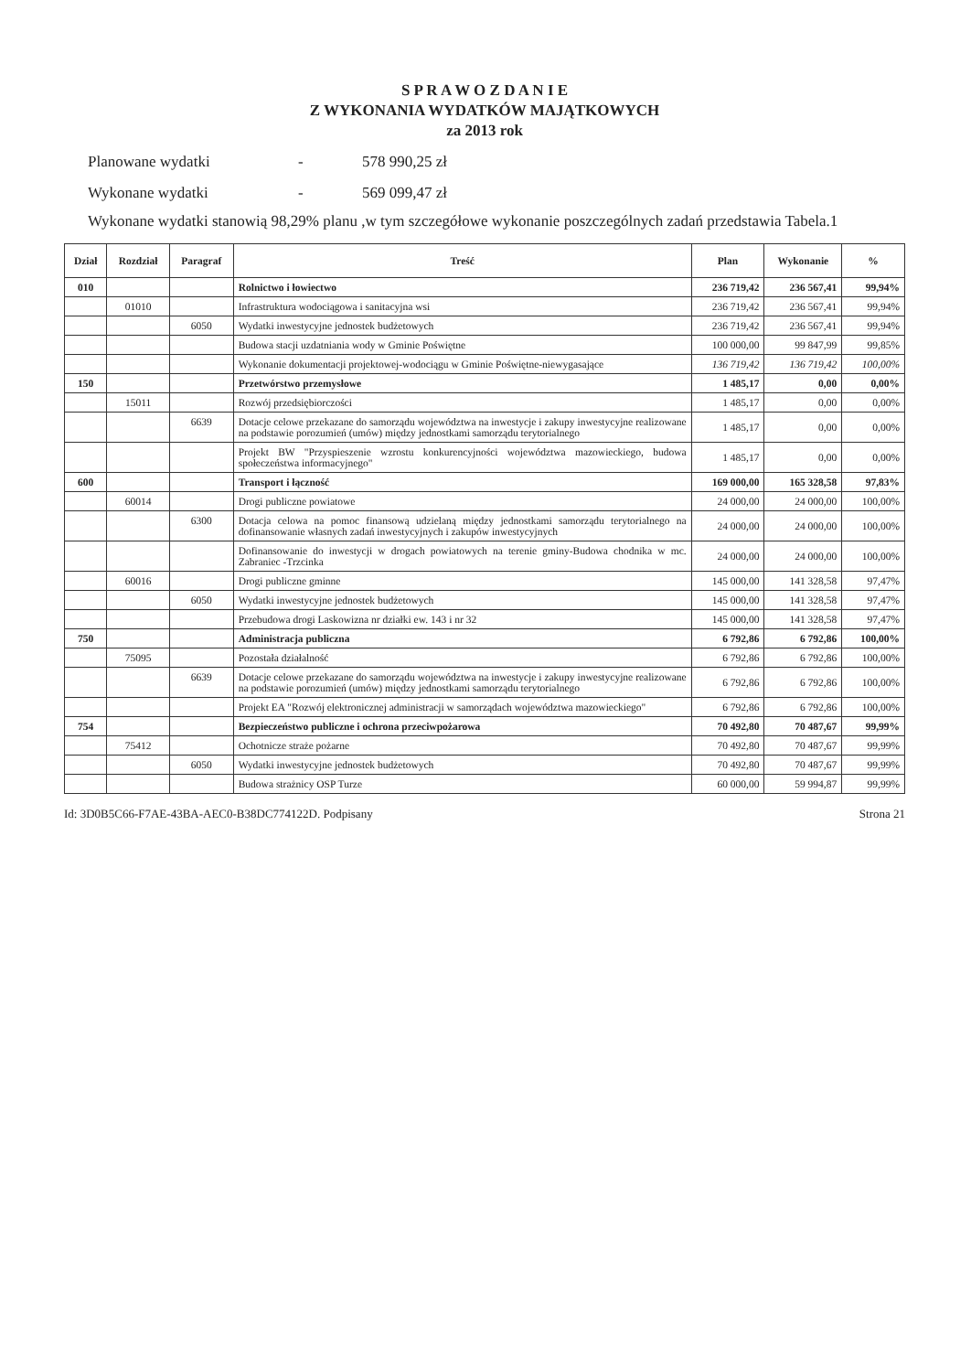S P R A W O Z D A N I E
Z WYKONANIA WYDATKÓW MAJĄTKOWYCH
za 2013 rok
Planowane wydatki - 578 990,25 zł
Wykonane wydatki - 569 099,47 zł
Wykonane wydatki stanowią 98,29% planu ,w tym szczegółowe wykonanie poszczególnych zadań przedstawia Tabela.1
| Dział | Rozdział | Paragraf | Treść | Plan | Wykonanie | % |
| --- | --- | --- | --- | --- | --- | --- |
| 010 | | | Rolnictwo i łowiectwo | 236 719,42 | 236 567,41 | 99,94% |
| | 01010 | | Infrastruktura wodociągowa i sanitacyjna wsi | 236 719,42 | 236 567,41 | 99,94% |
| | | 6050 | Wydatki inwestycyjne jednostek budżetowych | 236 719,42 | 236 567,41 | 99,94% |
| | | | Budowa stacji uzdatniania wody w Gminie Poświętne | 100 000,00 | 99 847,99 | 99,85% |
| | | | Wykonanie dokumentacji projektowej-wodociągu w Gminie Poświętne-niewygasające | 136 719,42 | 136 719,42 | 100,00% |
| 150 | | | Przetwórstwo przemysłowe | 1 485,17 | 0,00 | 0,00% |
| | 15011 | | Rozwój przedsiębiorczości | 1 485,17 | 0,00 | 0,00% |
| | | 6639 | Dotacje celowe przekazane do samorządu województwa na inwestycje i zakupy inwestycyjne realizowane na podstawie porozumień (umów) między jednostkami samorządu terytorialnego | 1 485,17 | 0,00 | 0,00% |
| | | | Projekt BW "Przyspieszenie wzrostu konkurencyjności województwa mazowieckiego, budowa społeczeństwa informacyjnego" | 1 485,17 | 0,00 | 0,00% |
| 600 | | | Transport i łączność | 169 000,00 | 165 328,58 | 97,83% |
| | 60014 | | Drogi publiczne powiatowe | 24 000,00 | 24 000,00 | 100,00% |
| | | 6300 | Dotacja celowa na pomoc finansową udzielaną między jednostkami samorządu terytorialnego na dofinansowanie własnych zadań inwestycyjnych i zakupów inwestycyjnych | 24 000,00 | 24 000,00 | 100,00% |
| | | | Dofinansowanie do inwestycji w drogach powiatowych na terenie gminy-Budowa chodnika w mc. Zabraniec -Trzcinka | 24 000,00 | 24 000,00 | 100,00% |
| | 60016 | | Drogi publiczne gminne | 145 000,00 | 141 328,58 | 97,47% |
| | | 6050 | Wydatki inwestycyjne jednostek budżetowych | 145 000,00 | 141 328,58 | 97,47% |
| | | | Przebudowa drogi Laskowizna nr działki ew. 143 i nr 32 | 145 000,00 | 141 328,58 | 97,47% |
| 750 | | | Administracja publiczna | 6 792,86 | 6 792,86 | 100,00% |
| | 75095 | | Pozostała działalność | 6 792,86 | 6 792,86 | 100,00% |
| | | 6639 | Dotacje celowe przekazane do samorządu województwa na inwestycje i zakupy inwestycyjne realizowane na podstawie porozumień (umów) między jednostkami samorządu terytorialnego | 6 792,86 | 6 792,86 | 100,00% |
| | | | Projekt EA "Rozwój elektronicznej administracji w samorządach województwa mazowieckiego" | 6 792,86 | 6 792,86 | 100,00% |
| 754 | | | Bezpieczeństwo publiczne i ochrona przeciwpożarowa | 70 492,80 | 70 487,67 | 99,99% |
| | 75412 | | Ochotnicze straże pożarne | 70 492,80 | 70 487,67 | 99,99% |
| | | 6050 | Wydatki inwestycyjne jednostek budżetowych | 70 492,80 | 70 487,67 | 99,99% |
| | | | Budowa strażnicy OSP Turze | 60 000,00 | 59 994,87 | 99,99% |
Id: 3D0B5C66-F7AE-43BA-AEC0-B38DC774122D. Podpisany Strona 21